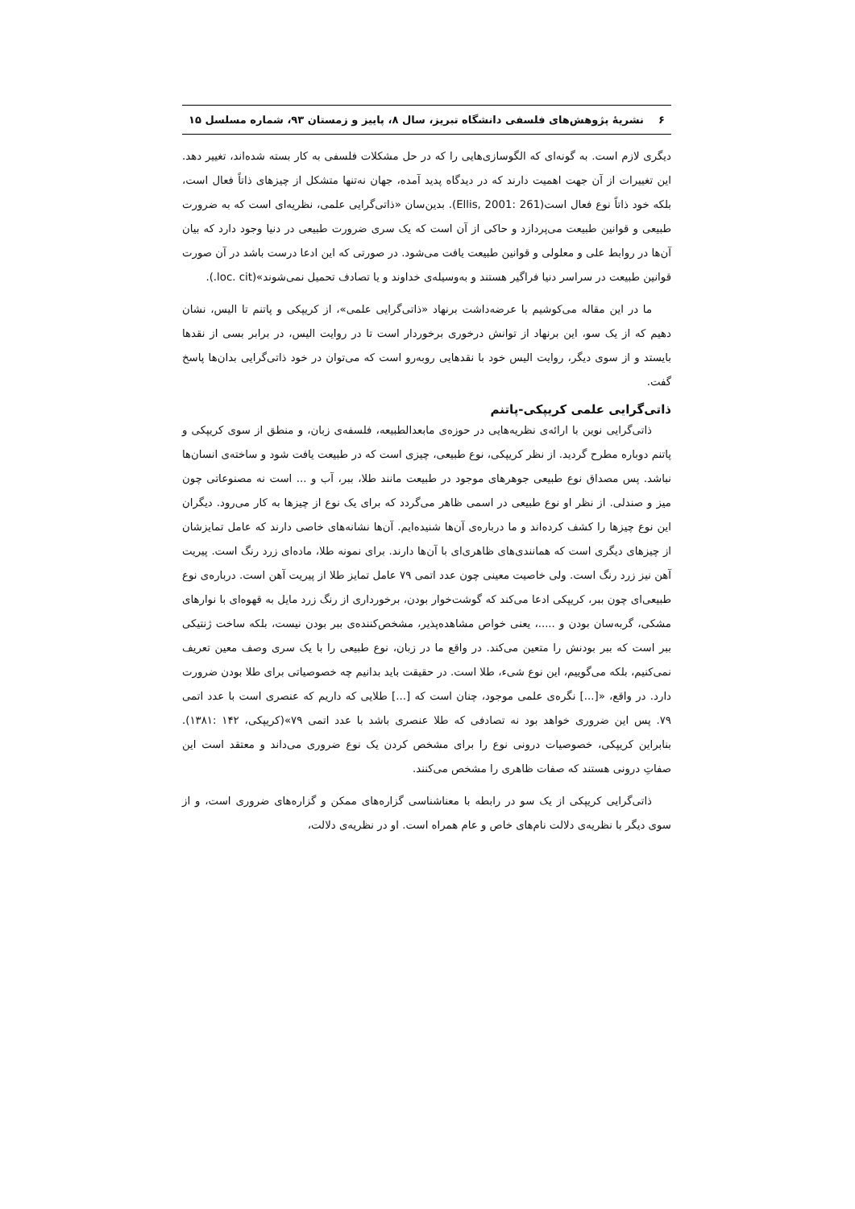۶ نشریهٔ پژوهش‌های فلسفی دانشگاه تبریز، سال ۸، پاییز و زمستان ۹۳، شماره مسلسل ۱۵
دیگری لازم است. به گونه‌ای که الگوسازی‌هایی را که در حل مشکلات فلسفی به کار بسته شده‌اند، تغییر دهد. این تغییرات از آن جهت اهمیت دارند که در دیدگاه پدید آمده، جهان نه‌تنها متشکل از چیزهای ذاتاً فعال است، بلکه خود ذاتاً نوع فعال است(Ellis, 2001: 261). بدین‌سان «ذاتی‌گرایی علمی، نظریه‌ای است که به ضرورت طبیعی و قوانین طبیعت می‌پردازد و حاکی از آن است که یک سری ضرورت طبیعی در دنیا وجود دارد که بیان آن‌ها در روابط علی و معلولی و قوانین طبیعت یافت می‌شود. در صورتی که این ادعا درست باشد در آن صورت قوانین طبیعت در سراسر دنیا فراگیر هستند و به‌وسیله‌ی خداوند و یا تصادف تحمیل نمی‌شوند»(loc. cit.).
ما در این مقاله می‌کوشیم با عرضه‌داشت برنهاد «ذاتی‌گرایی علمی»، از کریپکی و پاتنم تا الیس، نشان دهیم که از یک سو، این برنهاد از توانش درخوری برخوردار است تا در روایت الیس، در برابر بسی از نقدها بایستد و از سوی دیگر، روایت الیس خود با نقدهایی روبه‌رو است که می‌توان در خود ذاتی‌گرایی بدان‌ها پاسخ گفت.
ذاتی‌گرایی علمی کریپکی-پاتنم
ذاتی‌گرایی نوین با ارائه‌ی نظریه‌هایی در حوزه‌ی مابعدالطبیعه، فلسفه‌ی زبان، و منطق از سوی کریپکی و پاتنم دوباره مطرح گردید. از نظر کریپکی، نوع طبیعی، چیزی است که در طبیعت یافت شود و ساخته‌ی انسان‌ها نباشد. پس مصداق نوع طبیعی جوهرهای موجود در طبیعت مانند طلا، ببر، آب و ... است نه مصنوعاتی چون میز و صندلی. از نظر او نوع طبیعی در اسمی ظاهر می‌گردد که برای یک نوع از چیزها به کار می‌رود. دیگران این نوع چیزها را کشف کرده‌اند و ما درباره‌ی آن‌ها شنیده‌ایم. آن‌ها نشانه‌های خاصی دارند که عامل تمایزشان از چیزهای دیگری است که همانندی‌های ظاهری‌ای با آن‌ها دارند. برای نمونه طلا، ماده‌ای زرد رنگ است. پیریت آهن نیز زرد رنگ است. ولی خاصیت معینی چون عدد اتمی ۷۹ عامل تمایز طلا از پیریت آهن است. درباره‌ی نوع طبیعی‌ای چون ببر، کریپکی ادعا می‌کند که گوشت‌خوار بودن، برخورداری از رنگ زرد مایل به قهوه‌ای با نوارهای مشکی، گربه‌سان بودن و .....، یعنی خواص مشاهده‌پذیر، مشخص‌کننده‌ی ببر بودن نیست، بلکه ساخت ژنتیکی ببر است که ببر بودنش را متعین می‌کند. در واقع ما در زبان، نوع طبیعی را با یک سری وصف معین تعریف نمی‌کنیم، بلکه می‌گوییم، این نوع شیء، طلا است. در حقیقت باید بدانیم چه خصوصیاتی برای طلا بودن ضرورت دارد. در واقع، «[...] نگره‌ی علمی موجود، چنان است که [...] طلایی که داریم که عنصری است با عدد اتمی ۷۹. پس این ضروری خواهد بود نه تصادفی که طلا عنصری باشد با عدد اتمی ۷۹»(کریپکی، ۱۴۲ :۱۳۸۱). بنابراین کریپکی، خصوصیات درونی نوع را برای مشخص کردن یک نوع ضروری می‌داند و معتقد است این صفاتِ درونی هستند که صفات ظاهری را مشخص می‌کنند.
ذاتی‌گرایی کریپکی از یک سو در رابطه با معناشناسی گزاره‌های ممکن و گزاره‌های ضروری است، و از سوی دیگر با نظریه‌ی دلالت نام‌های خاص و عام همراه است. او در نظریه‌ی دلالت،